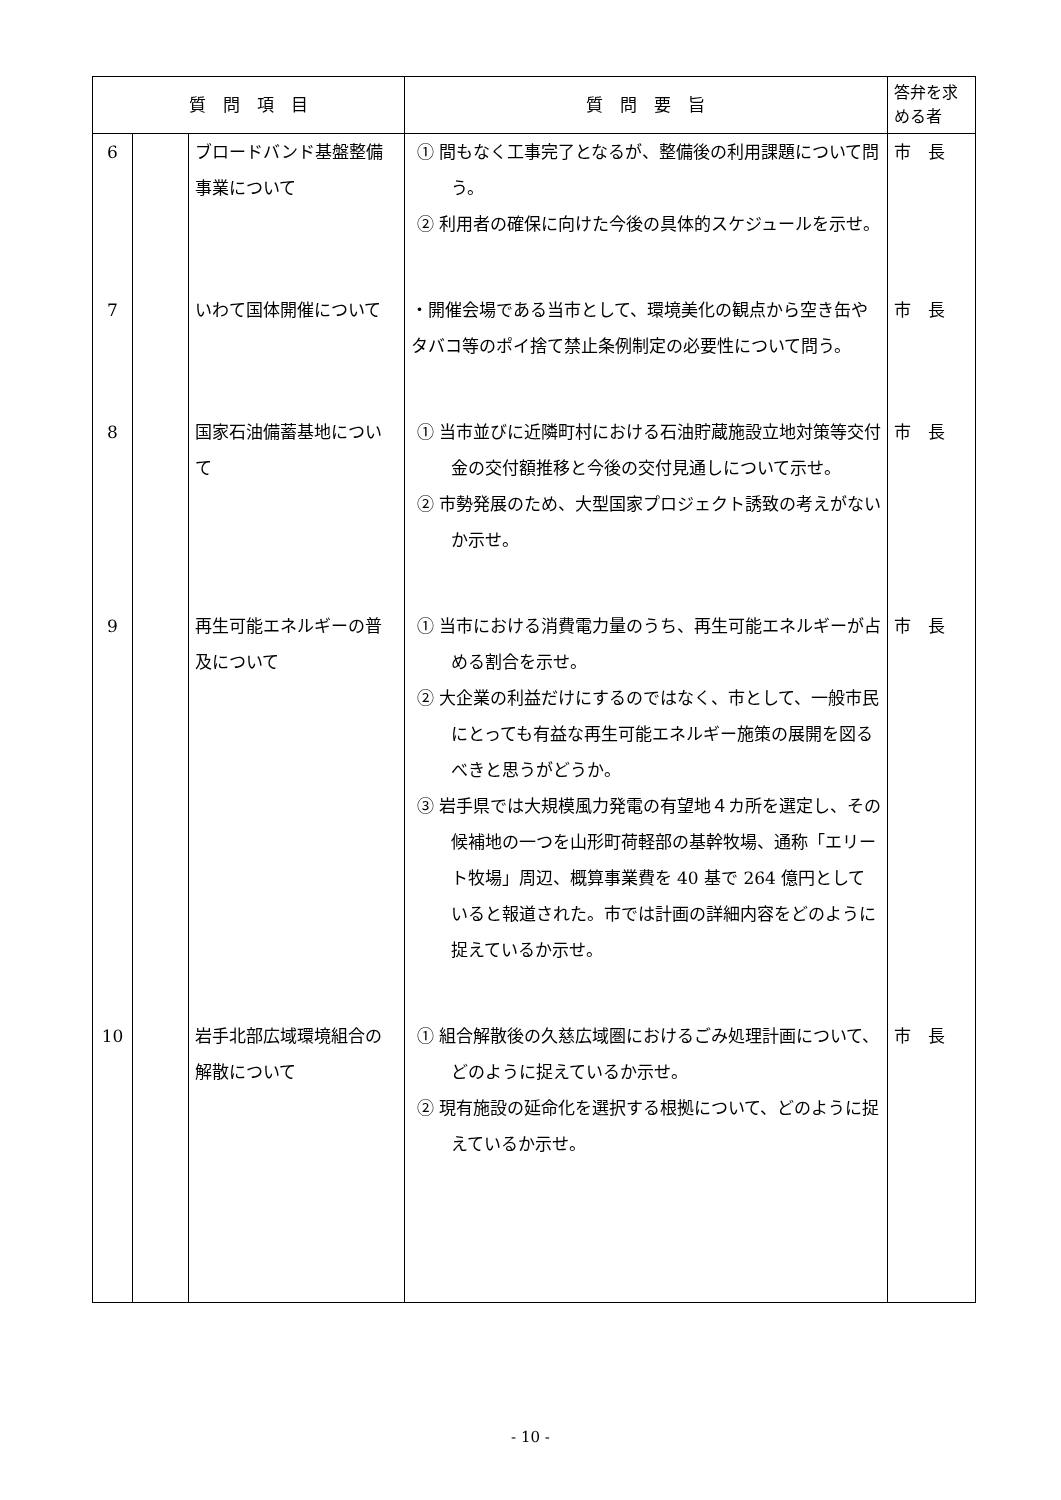| 質 問 項 目 | | | 質 問 要 旨 | 答弁を求める者 |
| --- | --- | --- | --- | --- |
| 6 | | ブロードバンド基盤整備事業について | ① 間もなく工事完了となるが、整備後の利用課題について問う。 ② 利用者の確保に向けた今後の具体的スケジュールを示せ。 | 市 長 |
| 7 | | いわて国体開催について | ・開催会場である当市として、環境美化の観点から空き缶やタバコ等のポイ捨て禁止条例制定の必要性について問う。 | 市 長 |
| 8 | | 国家石油備蓄基地について | ① 当市並びに近隣町村における石油貯蔵施設立地対策等交付金の交付額推移と今後の交付見通しについて示せ。 ② 市勢発展のため、大型国家プロジェクト誘致の考えがないか示せ。 | 市 長 |
| 9 | | 再生可能エネルギーの普及について | ① 当市における消費電力量のうち、再生可能エネルギーが占める割合を示せ。 ② 大企業の利益だけにするのではなく、市として、一般市民にとっても有益な再生可能エネルギー施策の展開を図るべきと思うがどうか。 ③ 岩手県では大規模風力発電の有望地４カ所を選定し、その候補地の一つを山形町荷軽部の基幹牧場、通称「エリート牧場」周辺、概算事業費を 40 基で 264 億円としていると報道された。市では計画の詳細内容をどのように捉えているか示せ。 | 市 長 |
| 10 | | 岩手北部広域環境組合の解散について | ① 組合解散後の久慈広域圏におけるごみ処理計画について、どのように捉えているか示せ。 ② 現有施設の延命化を選択する根拠について、どのように捉えているか示せ。 | 市 長 |
- 10 -